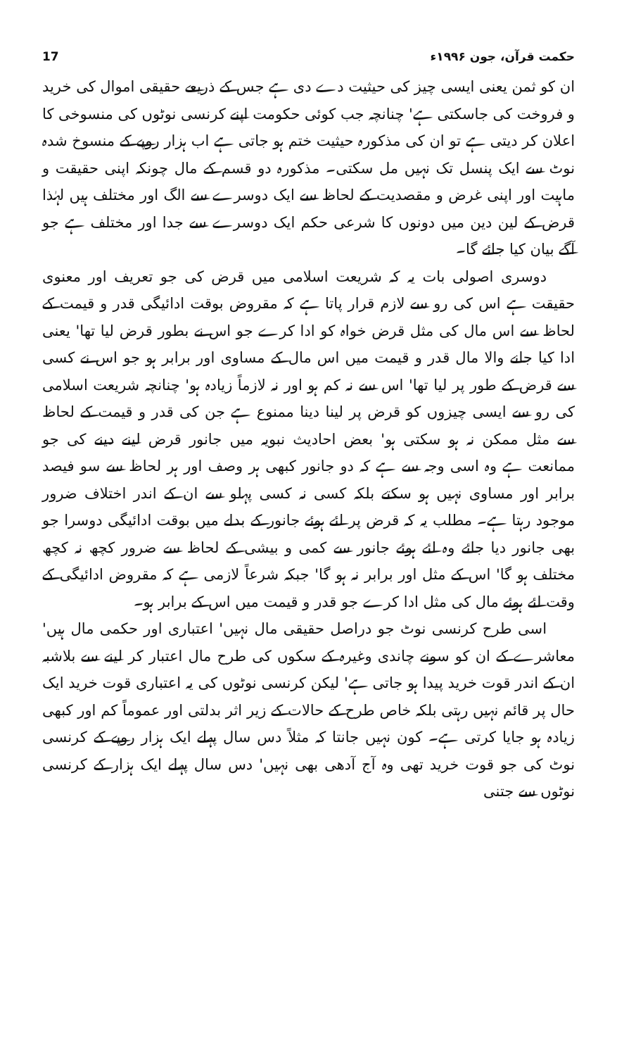حکمت قرآن، جون ۱۹۹۶ء 17
ان کو ثمن یعنی ایسی چیز کی حیثیت دے دی ہے جس کے ذریعے حقیقی اموال کی خرید و فروخت کی جاسکتی ہے' چنانچہ جب کوئی حکومت اپنے کرنسی نوٹوں کی منسوخی کا اعلان کر دیتی ہے تو ان کی مذکورہ حیثیت ختم ہو جاتی ہے اب ہزار روپے کے منسوخ شدہ نوٹ سے ایک پنسل تک نہیں مل سکتی۔ مذکورہ دو قسم کے مال چونکہ اپنی حقیقت و ماہیت اور اپنی غرض و مقصدیت کے لحاظ سے ایک دوسرے سے الگ اور مختلف ہیں لہٰذا قرض کے لین دین میں دونوں کا شرعی حکم ایک دوسرے سے جدا اور مختلف ہے جو آگے بیان کیا جائے گا۔
دوسری اصولی بات یہ کہ شریعت اسلامی میں قرض کی جو تعریف اور معنوی حقیقت ہے اس کی رو سے لازم قرار پاتا ہے کہ مقروض بوقت ادائیگی قدر و قیمت کے لحاظ سے اس مال کی مثل قرض خواہ کو ادا کرے جو اس نے بطور قرض لیا تھا' یعنی ادا کیا جانے والا مال قدر و قیمت میں اس مال کے مساوی اور برابر ہو جو اس نے کسی سے قرض کے طور پر لیا تھا' اس سے نہ کم ہو اور نہ لازماً زیادہ ہو' چنانچہ شریعت اسلامی کی رو سے ایسی چیزوں کو قرض پر لینا دینا ممنوع ہے جن کی قدر و قیمت کے لحاظ سے مثل ممکن نہ ہو سکتی ہو' بعض احادیث نبویہ میں جانور قرض لینے دینے کی جو ممانعت ہے وہ اسی وجہ سے ہے کہ دو جانور کبھی ہر وصف اور ہر لحاظ سے سو فیصد برابر اور مساوی نہیں ہو سکتے بلکہ کسی نہ کسی پہلو سے ان کے اندر اختلاف ضرور موجود رہتا ہے۔ مطلب یہ کہ قرض پر لئے ہوئے جانور کے بدلے میں بوقت ادائیگی دوسرا جو بھی جانور دیا جائے وہ لئے ہوئے جانور سے کمی و بیشی کے لحاظ سے ضرور کچھ نہ کچھ مختلف ہو گا' اس کے مثل اور برابر نہ ہو گا' جبکہ شرعاً لازمی ہے کہ مقروض ادائیگی کے وقت لئے ہوئے مال کی مثل ادا کرے جو قدر و قیمت میں اس کے برابر ہو۔
اسی طرح کرنسی نوٹ جو دراصل حقیقی مال نہیں' اعتباری اور حکمی مال ہیں' معاشرے کے ان کو سونے چاندی وغیرہ کے سکوں کی طرح مال اعتبار کر لینے سے بلاشبہ ان کے اندر قوت خرید پیدا ہو جاتی ہے' لیکن کرنسی نوٹوں کی یہ اعتباری قوت خرید ایک حال پر قائم نہیں رہتی بلکہ خاص طرح کے حالات کے زیر اثر بدلتی اور عموماً کم اور کبھی زیادہ ہو جایا کرتی ہے۔ کون نہیں جانتا کہ مثلاً دس سال پہلے ایک ہزار روپے کے کرنسی نوٹ کی جو قوت خرید تھی وہ آج آدھی بھی نہیں' دس سال پہلے ایک ہزار کے کرنسی نوٹوں سے جتنی